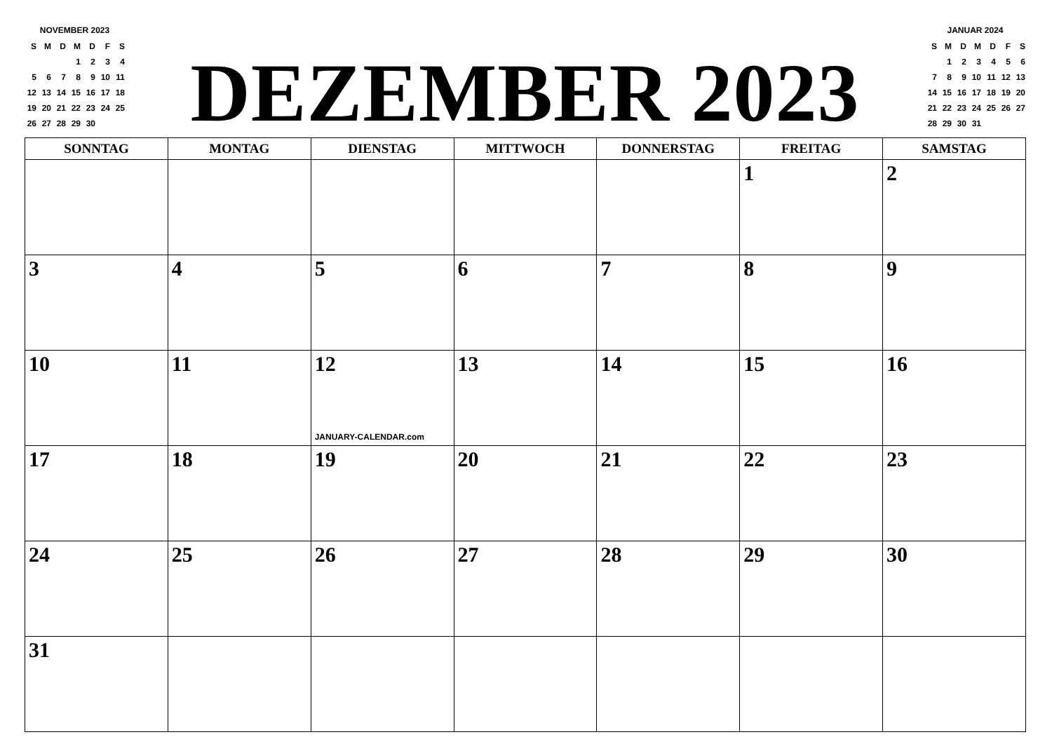NOVEMBER 2023
| S | M | D | M | D | F | S |
| | | | 1 | 2 | 3 | 4 |
| 5 | 6 | 7 | 8 | 9 | 10 | 11 |
| 12 | 13 | 14 | 15 | 16 | 17 | 18 |
| 19 | 20 | 21 | 22 | 23 | 24 | 25 |
| 26 | 27 | 28 | 29 | 30 | | |
DEZEMBER 2023
JANUAR 2024
| S | M | D | M | D | F | S |
| | 1 | 2 | 3 | 4 | 5 | 6 |
| 7 | 8 | 9 | 10 | 11 | 12 | 13 |
| 14 | 15 | 16 | 17 | 18 | 19 | 20 |
| 21 | 22 | 23 | 24 | 25 | 26 | 27 |
| 28 | 29 | 30 | 31 | | | |
| SONNTAG | MONTAG | DIENSTAG | MITTWOCH | DONNERSTAG | FREITAG | SAMSTAG |
| --- | --- | --- | --- | --- | --- | --- |
| | | | | | 1 | 2 |
| 3 | 4 | 5 | 6 | 7 | 8 | 9 |
| 10 | 11 | 12 JANUARY-CALENDAR.com | 13 | 14 | 15 | 16 |
| 17 | 18 | 19 | 20 | 21 | 22 | 23 |
| 24 | 25 | 26 | 27 | 28 | 29 | 30 |
| 31 | | | | | | |